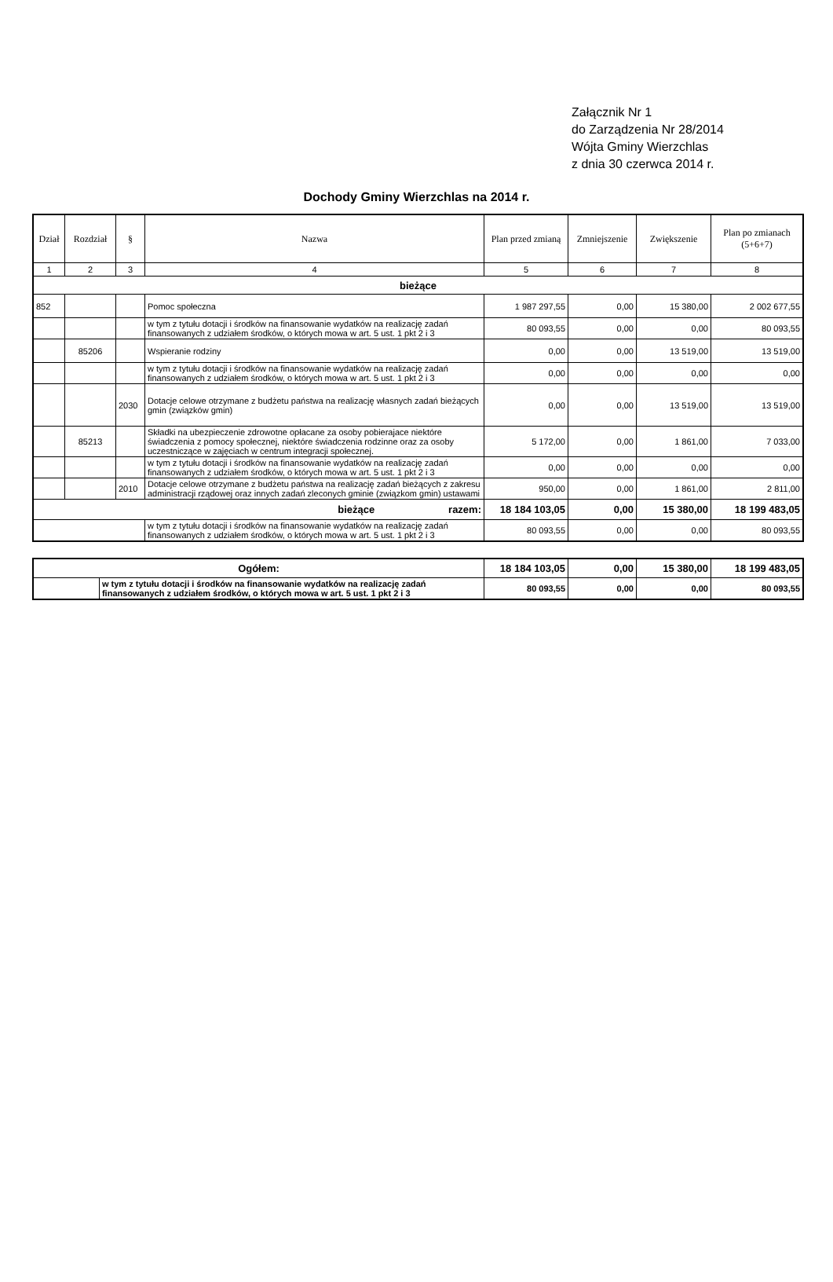Załącznik Nr 1
do Zarządzenia Nr 28/2014
Wójta Gminy Wierzchlas
z dnia 30 czerwca 2014 r.
Dochody Gminy Wierzchlas na 2014 r.
| Dział | Rozdział | § | Nazwa | Plan przed zmianą | Zmniejszenie | Zwiększenie | Plan po zmianach (5+6+7) |
| --- | --- | --- | --- | --- | --- | --- | --- |
| 1 | 2 | 3 | 4 | 5 | 6 | 7 | 8 |
| bieżące | | | | | | | |
| 852 | | | Pomoc społeczna | 1 987 297,55 | 0,00 | 15 380,00 | 2 002 677,55 |
| | | | w tym z tytułu dotacji i środków na finansowanie wydatków na realizację zadań finansowanych z udziałem środków, o których mowa w art. 5 ust. 1 pkt 2 i 3 | 80 093,55 | 0,00 | 0,00 | 80 093,55 |
| | 85206 | | Wspieranie rodziny | 0,00 | 0,00 | 13 519,00 | 13 519,00 |
| | | | w tym z tytułu dotacji i środków na finansowanie wydatków na realizację zadań finansowanych z udziałem środków, o których mowa w art. 5 ust. 1 pkt 2 i 3 | 0,00 | 0,00 | 0,00 | 0,00 |
| | | 2030 | Dotacje celowe otrzymane z budżetu państwa na realizację własnych zadań bieżących gmin (związków gmin) | 0,00 | 0,00 | 13 519,00 | 13 519,00 |
| | 85213 | | Składki na ubezpieczenie zdrowotne opłacane za osoby pobierajace niektóre świadczenia z pomocy społecznej, niektóre świadczenia rodzinne oraz za osoby uczestniczące w zajęciach w centrum integracji społecznej. | 5 172,00 | 0,00 | 1 861,00 | 7 033,00 |
| | | | w tym z tytułu dotacji i środków na finansowanie wydatków na realizację zadań finansowanych z udziałem środków, o których mowa w art. 5 ust. 1 pkt 2 i 3 | 0,00 | 0,00 | 0,00 | 0,00 |
| | | 2010 | Dotacje celowe otrzymane z budżetu państwa na realizację zadań bieżących z zakresu administracji rządowej oraz innych zadań zleconych gminie (związkom gmin) ustawami | 950,00 | 0,00 | 1 861,00 | 2 811,00 |
| bieżące razem: | | | | 18 184 103,05 | 0,00 | 15 380,00 | 18 199 483,05 |
| | | | w tym z tytułu dotacji i środków na finansowanie wydatków na realizację zadań finansowanych z udziałem środków, o których mowa w art. 5 ust. 1 pkt 2 i 3 | 80 093,55 | 0,00 | 0,00 | 80 093,55 |
| Ogółem: | | 18 184 103,05 | 0,00 | 15 380,00 | 18 199 483,05 |
| | w tym z tytułu dotacji i środków na finansowanie wydatków na realizację zadań finansowanych z udziałem środków, o których mowa w art. 5 ust. 1 pkt 2 i 3 | 80 093,55 | 0,00 | 0,00 | 80 093,55 |